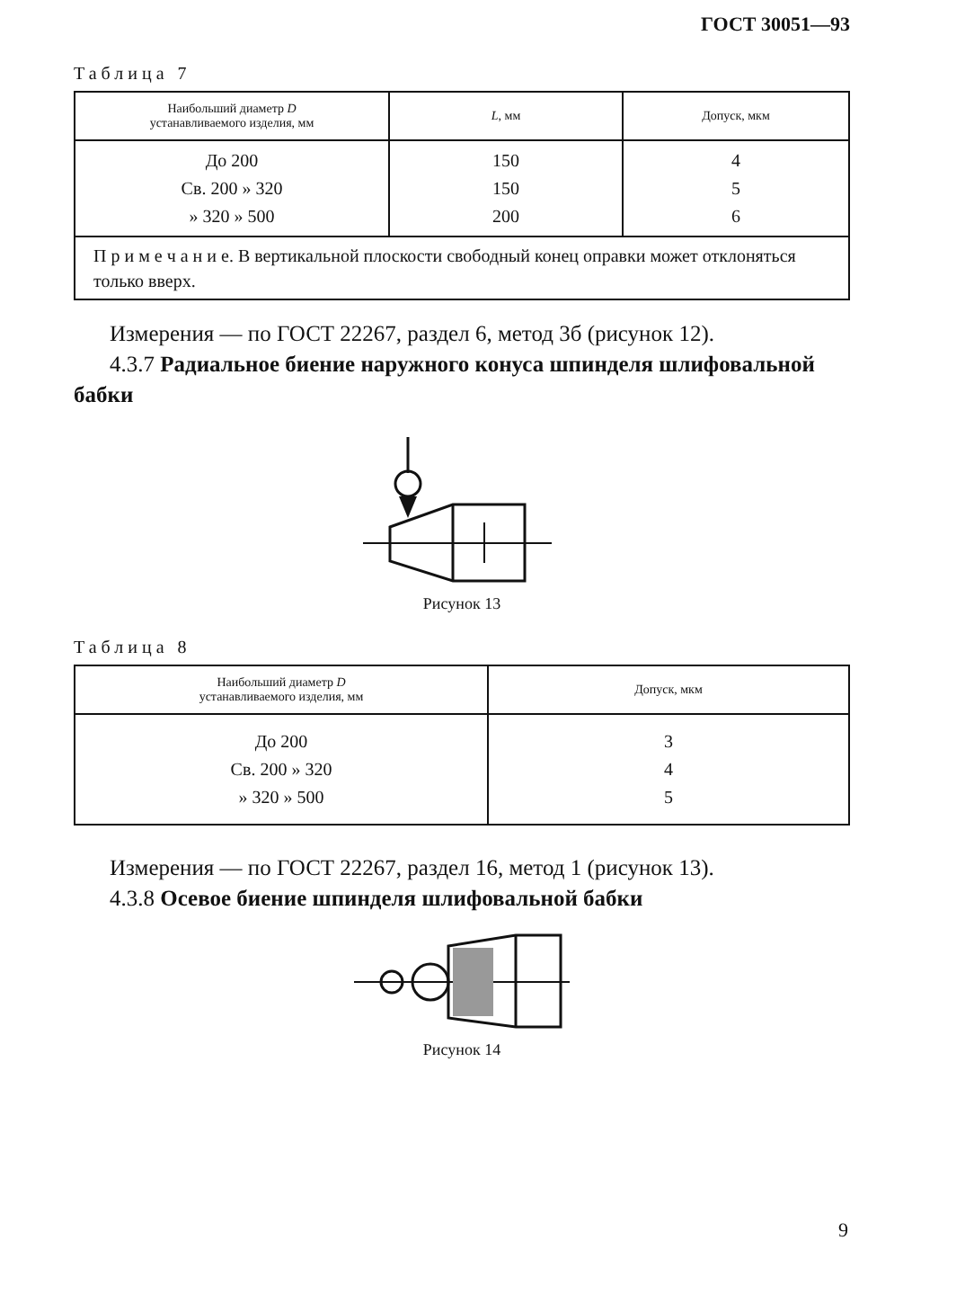ГОСТ 30051—93
Таблица 7
| Наибольший диаметр D устанавливаемого изделия, мм | L , мм | Допуск, мкм |
| --- | --- | --- |
| До 200 Св. 200 » 320 » 320 » 500 | 150 150 200 | 4 5 6 |
| П р и м е ч а н и е. В вертикальной плоскости свободный конец оправки может отклоняться только вверх. | | |
Измерения — по ГОСТ 22267, раздел 6, метод 3б (рисунок 12).
4.3.7 Радиальное биение наружного конуса шпинделя шлифовальной бабки
Рисунок 13
Таблица 8
| Наибольший диаметр D устанавливаемого изделия, мм | Допуск, мкм |
| --- | --- |
| До 200 Св. 200 » 320 » 320 » 500 | 3 4 5 |
Измерения — по ГОСТ 22267, раздел 16, метод 1 (рисунок 13).
4.3.8 Осевое биение шпинделя шлифовальной бабки
Рисунок 14
9